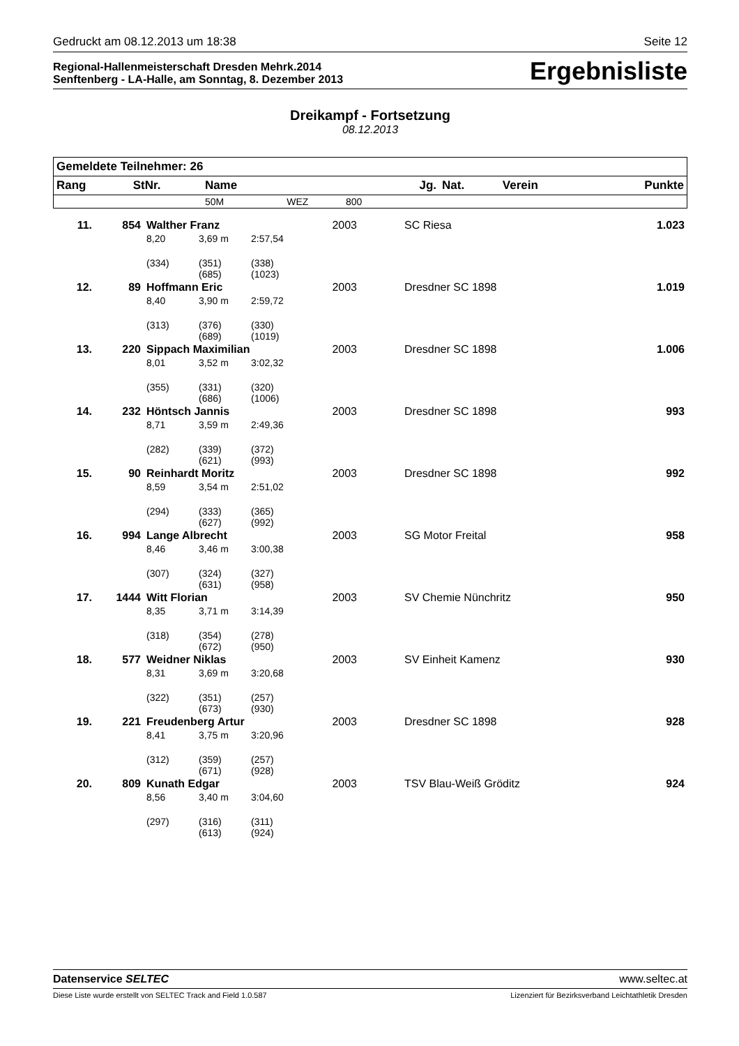Gedruckt am 08.12.2013 um 18:38 Seite 12
Regional-Hallenmeisterschaft Dresden Mehrk.2014
Senftenberg - LA-Halle, am Sonntag, 8. Dezember 2013
Ergebnisliste
Dreikampf - Fortsetzung
08.12.2013
| Gemeldete Teilnehmer: 26 | | | | | | | | |
| --- | --- | --- | --- | --- | --- | --- | --- | --- |
| Rang | StNr. | Name | | | Jg. | Nat. | Verein | Punkte |
| | | 50M | WEZ | 800 | | | | |
| 11. | 854 | Walther Franz | | | 2003 | | SC Riesa | 1.023 |
| | | 8,20 | 3,69 m | 2:57,54 | | | | |
| | | (334) | (351) (685) | (338) (1023) | | | | |
| 12. | 89 | Hoffmann Eric | | | 2003 | | Dresdner SC 1898 | 1.019 |
| | | 8,40 | 3,90 m | 2:59,72 | | | | |
| | | (313) | (376) (689) | (330) (1019) | | | | |
| 13. | 220 | Sippach Maximilian | | | 2003 | | Dresdner SC 1898 | 1.006 |
| | | 8,01 | 3,52 m | 3:02,32 | | | | |
| | | (355) | (331) (686) | (320) (1006) | | | | |
| 14. | 232 | Höntsch Jannis | | | 2003 | | Dresdner SC 1898 | 993 |
| | | 8,71 | 3,59 m | 2:49,36 | | | | |
| | | (282) | (339) (621) | (372) (993) | | | | |
| 15. | 90 | Reinhardt Moritz | | | 2003 | | Dresdner SC 1898 | 992 |
| | | 8,59 | 3,54 m | 2:51,02 | | | | |
| | | (294) | (333) (627) | (365) (992) | | | | |
| 16. | 994 | Lange Albrecht | | | 2003 | | SG Motor Freital | 958 |
| | | 8,46 | 3,46 m | 3:00,38 | | | | |
| | | (307) | (324) (631) | (327) (958) | | | | |
| 17. | 1444 | Witt Florian | | | 2003 | | SV Chemie Nünchritz | 950 |
| | | 8,35 | 3,71 m | 3:14,39 | | | | |
| | | (318) | (354) (672) | (278) (950) | | | | |
| 18. | 577 | Weidner Niklas | | | 2003 | | SV Einheit Kamenz | 930 |
| | | 8,31 | 3,69 m | 3:20,68 | | | | |
| | | (322) | (351) (673) | (257) (930) | | | | |
| 19. | 221 | Freudenberg Artur | | | 2003 | | Dresdner SC 1898 | 928 |
| | | 8,41 | 3,75 m | 3:20,96 | | | | |
| | | (312) | (359) (671) | (257) (928) | | | | |
| 20. | 809 | Kunath Edgar | | | 2003 | | TSV Blau-Weiß Gröditz | 924 |
| | | 8,56 | 3,40 m | 3:04,60 | | | | |
| | | (297) | (316) (613) | (311) (924) | | | | |
Datenservice SELTEC www.seltec.at
Diese Liste wurde erstellt von SELTEC Track and Field 1.0.587 Lizenziert für Bezirksverband Leichtathletik Dresden